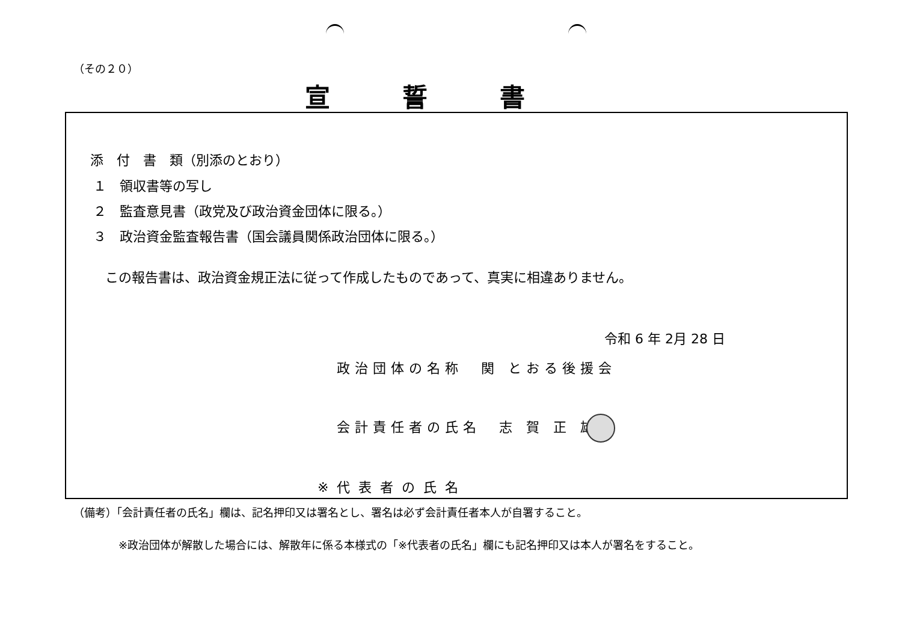（その２０）
宣誓書
添　付　書　類（別添のとおり）
１　領収書等の写し
２　監査意見書（政党及び政治資金団体に限る。）
３　政治資金監査報告書（国会議員関係政治団体に限る。）
この報告書は、政治資金規正法に従って作成したものであって、真実に相違ありません。
令和 6 年 2月 28 日
政治団体の名称　関 とおる後援会
会計責任者の氏名　志 賀 正 雄
※代表者の氏名
（備考）「会計責任者の氏名」欄は、記名押印又は署名とし、署名は必ず会計責任者本人が自署すること。
※政治団体が解散した場合には、解散年に係る本様式の「※代表者の氏名」欄にも記名押印又は本人が署名をすること。